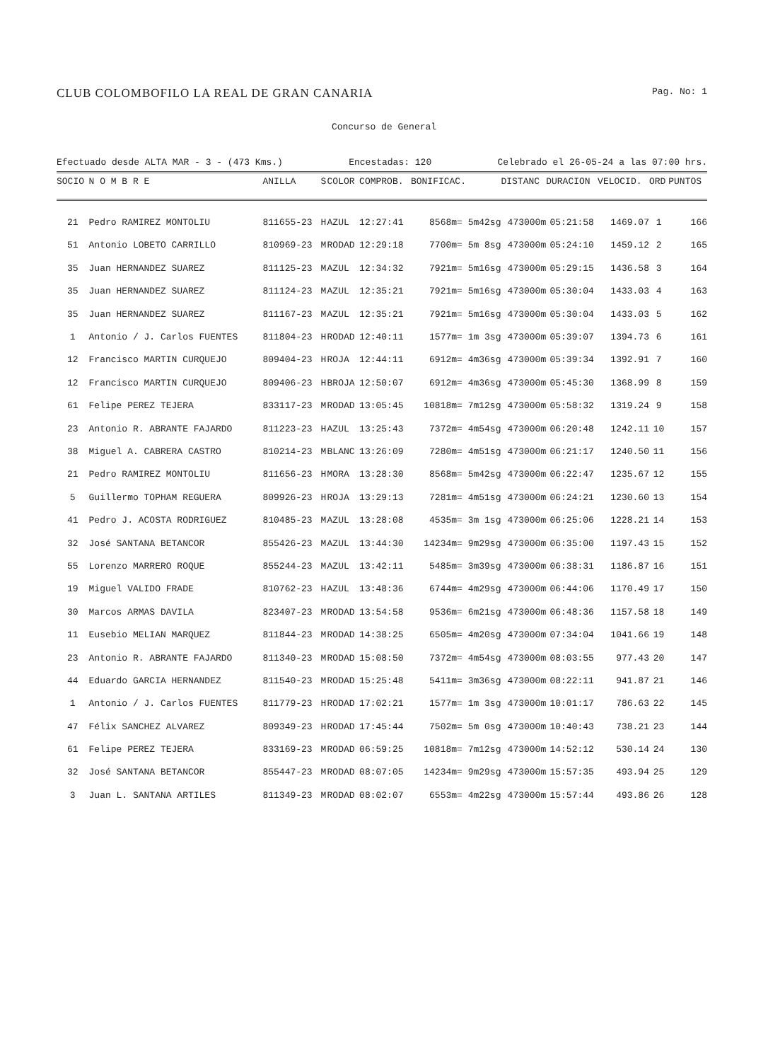CLUB COLOMBOFILO LA REAL DE GRAN CANARIA Pag. No: 1
Concurso de General
Efectuado desde ALTA MAR - 3 - (473 Kms.) Encestadas: 120 Celebrado el 26-05-24 a las 07:00 hrs.
| SOCIO | N O M B R E | ANILLA | S | COLOR | COMPROB. | BONIFICAC. | DISTANC | DURACION | VELOCID. | ORD | PUNTOS |
| --- | --- | --- | --- | --- | --- | --- | --- | --- | --- | --- | --- |
| 21 | Pedro RAMIREZ MONTOLIU | 811655-23 | H | AZUL | 12:27:41 | 8568m= 5m42sg | 473000m | 05:21:58 | 1469.07 | 1 | 166 |
| 51 | Antonio LOBETO CARRILLO | 810969-23 | M | RODAD | 12:29:18 | 7700m= 5m 8sg | 473000m | 05:24:10 | 1459.12 | 2 | 165 |
| 35 | Juan HERNANDEZ SUAREZ | 811125-23 | M | AZUL | 12:34:32 | 7921m= 5m16sg | 473000m | 05:29:15 | 1436.58 | 3 | 164 |
| 35 | Juan HERNANDEZ SUAREZ | 811124-23 | M | AZUL | 12:35:21 | 7921m= 5m16sg | 473000m | 05:30:04 | 1433.03 | 4 | 163 |
| 35 | Juan HERNANDEZ SUAREZ | 811167-23 | M | AZUL | 12:35:21 | 7921m= 5m16sg | 473000m | 05:30:04 | 1433.03 | 5 | 162 |
| 1 | Antonio / J. Carlos FUENTES | 811804-23 | H | RODAD | 12:40:11 | 1577m= 1m 3sg | 473000m | 05:39:07 | 1394.73 | 6 | 161 |
| 12 | Francisco MARTIN CURQUEJO | 809404-23 | H | ROJA | 12:44:11 | 6912m= 4m36sg | 473000m | 05:39:34 | 1392.91 | 7 | 160 |
| 12 | Francisco MARTIN CURQUEJO | 809406-23 | H | BROJA | 12:50:07 | 6912m= 4m36sg | 473000m | 05:45:30 | 1368.99 | 8 | 159 |
| 61 | Felipe PEREZ TEJERA | 833117-23 | M | RODAD | 13:05:45 | 10818m= 7m12sg | 473000m | 05:58:32 | 1319.24 | 9 | 158 |
| 23 | Antonio R. ABRANTE FAJARDO | 811223-23 | H | AZUL | 13:25:43 | 7372m= 4m54sg | 473000m | 06:20:48 | 1242.11 | 10 | 157 |
| 38 | Miguel A. CABRERA CASTRO | 810214-23 | M | BLANC | 13:26:09 | 7280m= 4m51sg | 473000m | 06:21:17 | 1240.50 | 11 | 156 |
| 21 | Pedro RAMIREZ MONTOLIU | 811656-23 | H | MORA | 13:28:30 | 8568m= 5m42sg | 473000m | 06:22:47 | 1235.67 | 12 | 155 |
| 5 | Guillermo TOPHAM REGUERA | 809926-23 | H | ROJA | 13:29:13 | 7281m= 4m51sg | 473000m | 06:24:21 | 1230.60 | 13 | 154 |
| 41 | Pedro J. ACOSTA RODRIGUEZ | 810485-23 | M | AZUL | 13:28:08 | 4535m= 3m 1sg | 473000m | 06:25:06 | 1228.21 | 14 | 153 |
| 32 | José SANTANA BETANCOR | 855426-23 | M | AZUL | 13:44:30 | 14234m= 9m29sg | 473000m | 06:35:00 | 1197.43 | 15 | 152 |
| 55 | Lorenzo MARRERO ROQUE | 855244-23 | M | AZUL | 13:42:11 | 5485m= 3m39sg | 473000m | 06:38:31 | 1186.87 | 16 | 151 |
| 19 | Miguel VALIDO FRADE | 810762-23 | H | AZUL | 13:48:36 | 6744m= 4m29sg | 473000m | 06:44:06 | 1170.49 | 17 | 150 |
| 30 | Marcos ARMAS DAVILA | 823407-23 | M | RODAD | 13:54:58 | 9536m= 6m21sg | 473000m | 06:48:36 | 1157.58 | 18 | 149 |
| 11 | Eusebio MELIAN MARQUEZ | 811844-23 | M | RODAD | 14:38:25 | 6505m= 4m20sg | 473000m | 07:34:04 | 1041.66 | 19 | 148 |
| 23 | Antonio R. ABRANTE FAJARDO | 811340-23 | M | RODAD | 15:08:50 | 7372m= 4m54sg | 473000m | 08:03:55 | 977.43 | 20 | 147 |
| 44 | Eduardo GARCIA HERNANDEZ | 811540-23 | M | RODAD | 15:25:48 | 5411m= 3m36sg | 473000m | 08:22:11 | 941.87 | 21 | 146 |
| 1 | Antonio / J. Carlos FUENTES | 811779-23 | H | RODAD | 17:02:21 | 1577m= 1m 3sg | 473000m | 10:01:17 | 786.63 | 22 | 145 |
| 47 | Félix SANCHEZ ALVAREZ | 809349-23 | H | RODAD | 17:45:44 | 7502m= 5m 0sg | 473000m | 10:40:43 | 738.21 | 23 | 144 |
| 61 | Felipe PEREZ TEJERA | 833169-23 | M | RODAD | 06:59:25 | 10818m= 7m12sg | 473000m | 14:52:12 | 530.14 | 24 | 130 |
| 32 | José SANTANA BETANCOR | 855447-23 | M | RODAD | 08:07:05 | 14234m= 9m29sg | 473000m | 15:57:35 | 493.94 | 25 | 129 |
| 3 | Juan L. SANTANA ARTILES | 811349-23 | M | RODAD | 08:02:07 | 6553m= 4m22sg | 473000m | 15:57:44 | 493.86 | 26 | 128 |